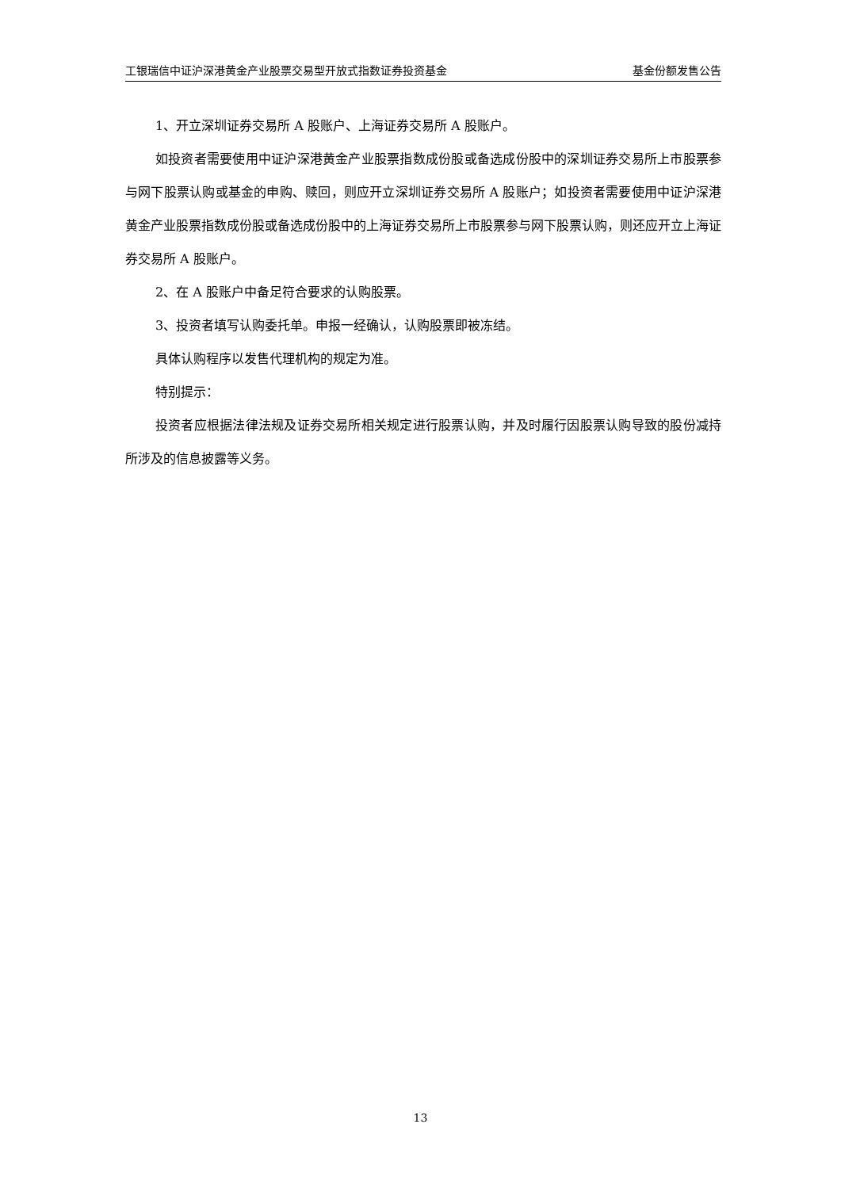工银瑞信中证沪深港黄金产业股票交易型开放式指数证券投资基金 基金份额发售公告
1、开立深圳证券交易所 A 股账户、上海证券交易所 A 股账户。
如投资者需要使用中证沪深港黄金产业股票指数成份股或备选成份股中的深圳证券交易所上市股票参与网下股票认购或基金的申购、赎回，则应开立深圳证券交易所 A 股账户；如投资者需要使用中证沪深港黄金产业股票指数成份股或备选成份股中的上海证券交易所上市股票参与网下股票认购，则还应开立上海证券交易所 A 股账户。
2、在 A 股账户中备足符合要求的认购股票。
3、投资者填写认购委托单。申报一经确认，认购股票即被冻结。
具体认购程序以发售代理机构的规定为准。
特别提示：
投资者应根据法律法规及证券交易所相关规定进行股票认购，并及时履行因股票认购导致的股份减持所涉及的信息披露等义务。
13